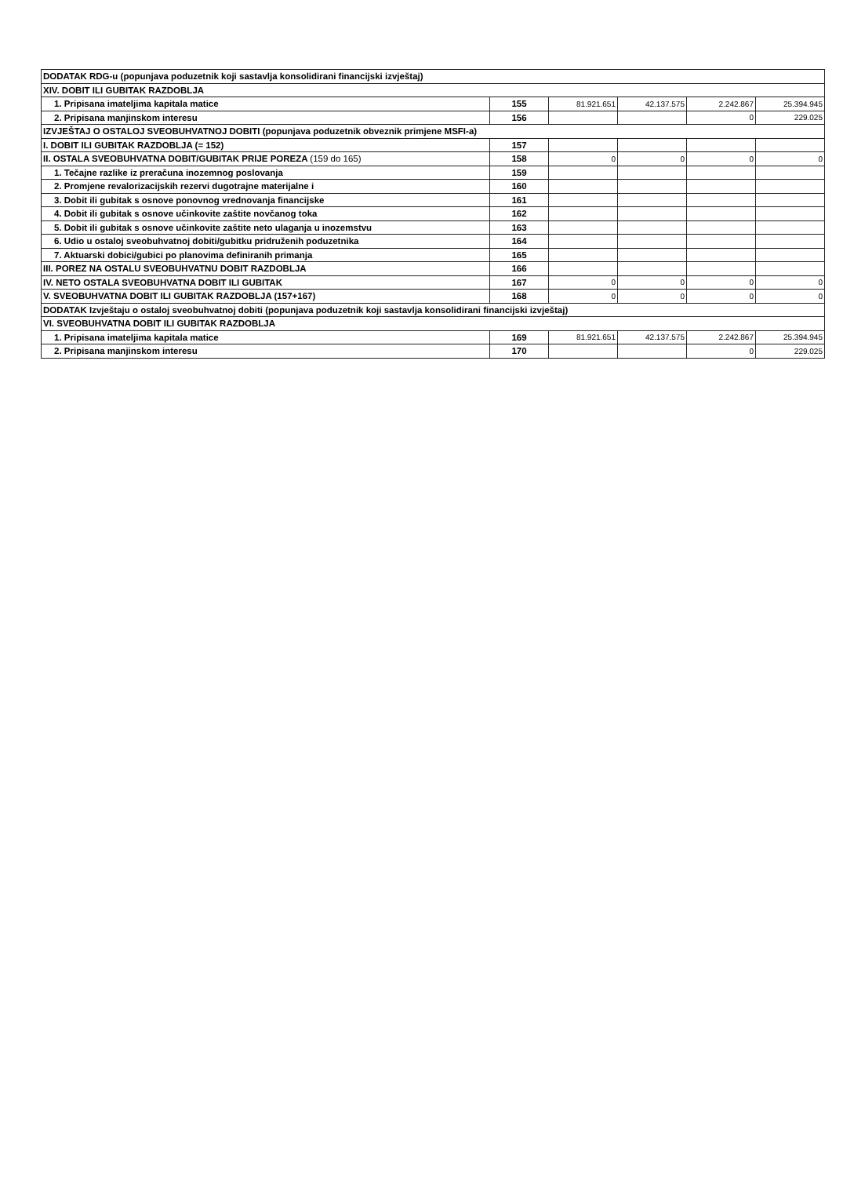| DODATAK RDG-u (popunjava poduzetnik koji sastavlja konsolidirani financijski izvještaj) | | | | | |
| XIV. DOBIT ILI GUBITAK RAZDOBLJA | | | | | |
| 1. Pripisana imateljima kapitala matice | 155 | 81.921.651 | 42.137.575 | 2.242.867 | 25.394.945 |
| 2. Pripisana manjinskom interesu | 156 | | | 0 | 229.025 |
| IZVJEŠTAJ O OSTALOJ SVEOBUHVATNOJ DOBITI (popunjava poduzetnik obveznik primjene MSFI-a) | | | | | |
| I. DOBIT ILI GUBITAK RAZDOBLJA (= 152) | 157 | | | | |
| II. OSTALA SVEOBUHVATNA DOBIT/GUBITAK PRIJE POREZA (159 do 165) | 158 | 0 | 0 | 0 | 0 |
| 1. Tečajne razlike iz preračuna inozemnog poslovanja | 159 | | | | |
| 2. Promjene revalorizacijskih rezervi dugotrajne materijalne i | 160 | | | | |
| 3. Dobit ili gubitak s osnove ponovnog vrednovanja financijske | 161 | | | | |
| 4. Dobit ili gubitak s osnove učinkovite zaštite novčanog toka | 162 | | | | |
| 5. Dobit ili gubitak s osnove učinkovite zaštite neto ulaganja u inozemstvu | 163 | | | | |
| 6. Udio u ostaloj sveobuhvatnoj dobiti/gubitku pridruženih poduzetnika | 164 | | | | |
| 7. Aktuarski dobici/gubici po planovima definiranih primanja | 165 | | | | |
| III. POREZ NA OSTALU SVEOBUHVATNU DOBIT RAZDOBLJA | 166 | | | | |
| IV. NETO OSTALA SVEOBUHVATNA DOBIT ILI GUBITAK | 167 | 0 | 0 | 0 | 0 |
| V. SVEOBUHVATNA DOBIT ILI GUBITAK RAZDOBLJA (157+167) | 168 | 0 | 0 | 0 | 0 |
| DODATAK Izvještaju o ostaloj sveobuhvatnoj dobiti (popunjava poduzetnik koji sastavlja konsolidirani financijski izvještaj) | | | | | |
| VI. SVEOBUHVATNA DOBIT ILI GUBITAK RAZDOBLJA | | | | | |
| 1. Pripisana imateljima kapitala matice | 169 | 81.921.651 | 42.137.575 | 2.242.867 | 25.394.945 |
| 2. Pripisana manjinskom interesu | 170 | | | 0 | 229.025 |